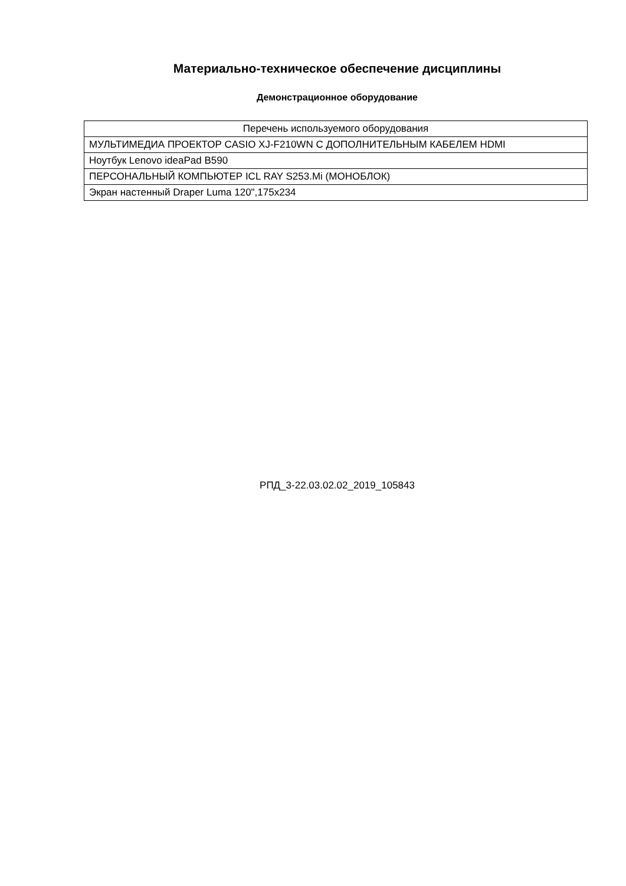Материально-техническое обеспечение дисциплины
Демонстрационное оборудование
| Перечень используемого оборудования |
| --- |
| МУЛЬТИМЕДИА ПРОЕКТОР CASIO XJ-F210WN С ДОПОЛНИТЕЛЬНЫМ КАБЕЛЕМ HDMI |
| Ноутбук Lenovo ideaPad B590 |
| ПЕРСОНАЛЬНЫЙ КОМПЬЮТЕР ICL RAY S253.Mi (МОНОБЛОК) |
| Экран настенный Draper Luma 120",175x234 |
РПД_3-22.03.02.02_2019_105843